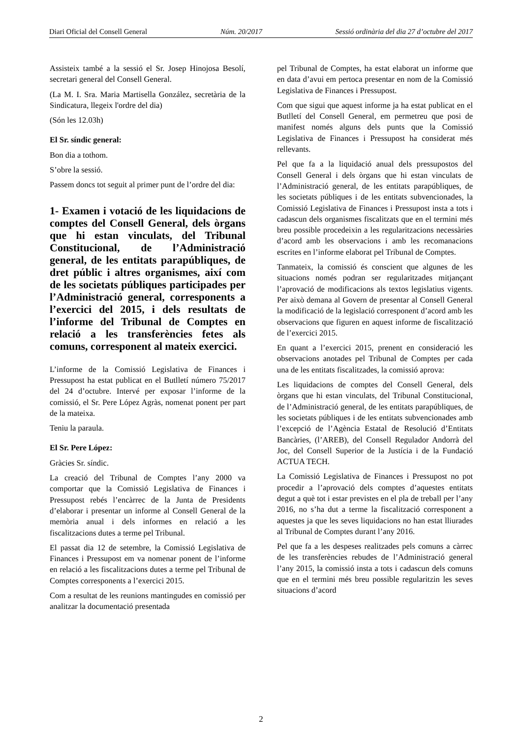Diari Oficial del Consell General Núm. 20/2017 Sessió ordinària del dia 27 d’octubre del 2017
Assisteix també a la sessió el Sr. Josep Hinojosa Besolí, secretari general del Consell General.
(La M. I. Sra. Maria Martisella González, secretària de la Sindicatura, llegeix l'ordre del dia)
(Són les 12.03h)
El Sr. síndic general:
Bon dia a tothom.
S’obre la sessió.
Passem doncs tot seguit al primer punt de l’ordre del dia:
1- Examen i votació de les liquidacions de comptes del Consell General, dels òrgans que hi estan vinculats, del Tribunal Constitucional, de l’Administració general, de les entitats parapúbliques, de dret públic i altres organismes, així com de les societats públiques participades per l’Administració general, corresponents a l’exercici del 2015, i dels resultats de l’informe del Tribunal de Comptes en relació a les transferències fetes als comuns, corresponent al mateix exercici.
L’informe de la Comissió Legislativa de Finances i Pressupost ha estat publicat en el Butlletí número 75/2017 del 24 d’octubre. Intervé per exposar l’informe de la comissió, el Sr. Pere López Agràs, nomenat ponent per part de la mateixa.
Teniu la paraula.
El Sr. Pere López:
Gràcies Sr. síndic.
La creació del Tribunal de Comptes l’any 2000 va comportar que la Comissió Legislativa de Finances i Pressupost rebés l’encàrrec de la Junta de Presidents d’elaborar i presentar un informe al Consell General de la memòria anual i dels informes en relació a les fiscalitzacions dutes a terme pel Tribunal.
El passat dia 12 de setembre, la Comissió Legislativa de Finances i Pressupost em va nomenar ponent de l’informe en relació a les fiscalitzacions dutes a terme pel Tribunal de Comptes corresponents a l’exercici 2015.
Com a resultat de les reunions mantingudes en comissió per analitzar la documentació presentada
pel Tribunal de Comptes, ha estat elaborat un informe que en data d’avui em pertoca presentar en nom de la Comissió Legislativa de Finances i Pressupost.
Com que sigui que aquest informe ja ha estat publicat en el Butlletí del Consell General, em permetreu que posi de manifest només alguns dels punts que la Comissió Legislativa de Finances i Pressupost ha considerat més rellevants.
Pel que fa a la liquidació anual dels pressupostos del Consell General i dels òrgans que hi estan vinculats de l’Administració general, de les entitats parapúbliques, de les societats públiques i de les entitats subvencionades, la Comissió Legislativa de Finances i Pressupost insta a tots i cadascun dels organismes fiscalitzats que en el termini més breu possible procedeixin a les regularitzacions necessàries d’acord amb les observacions i amb les recomanacions escrites en l’informe elaborat pel Tribunal de Comptes.
Tanmateix, la comissió és conscient que algunes de les situacions només podran ser regularitzades mitjançant l’aprovació de modificacions als textos legislatius vigents. Per això demana al Govern de presentar al Consell General la modificació de la legislació corresponent d’acord amb les observacions que figuren en aquest informe de fiscalització de l’exercici 2015.
En quant a l’exercici 2015, prenent en consideració les observacions anotades pel Tribunal de Comptes per cada una de les entitats fiscalitzades, la comissió aprova:
Les liquidacions de comptes del Consell General, dels òrgans que hi estan vinculats, del Tribunal Constitucional, de l’Administració general, de les entitats parapúbliques, de les societats públiques i de les entitats subvencionades amb l’excepció de l’Agència Estatal de Resolució d’Entitats Bancàries, (l’AREB), del Consell Regulador Andorrà del Joc, del Consell Superior de la Justícia i de la Fundació ACTUA TECH.
La Comissió Legislativa de Finances i Pressupost no pot procedir a l’aprovació dels comptes d’aquestes entitats degut a què tot i estar previstes en el pla de treball per l’any 2016, no s’ha dut a terme la fiscalització corresponent a aquestes ja que les seves liquidacions no han estat lliurades al Tribunal de Comptes durant l’any 2016.
Pel que fa a les despeses realitzades pels comuns a càrrec de les transferències rebudes de l’Administració general l’any 2015, la comissió insta a tots i cadascun dels comuns que en el termini més breu possible regularitzin les seves situacions d’acord
2